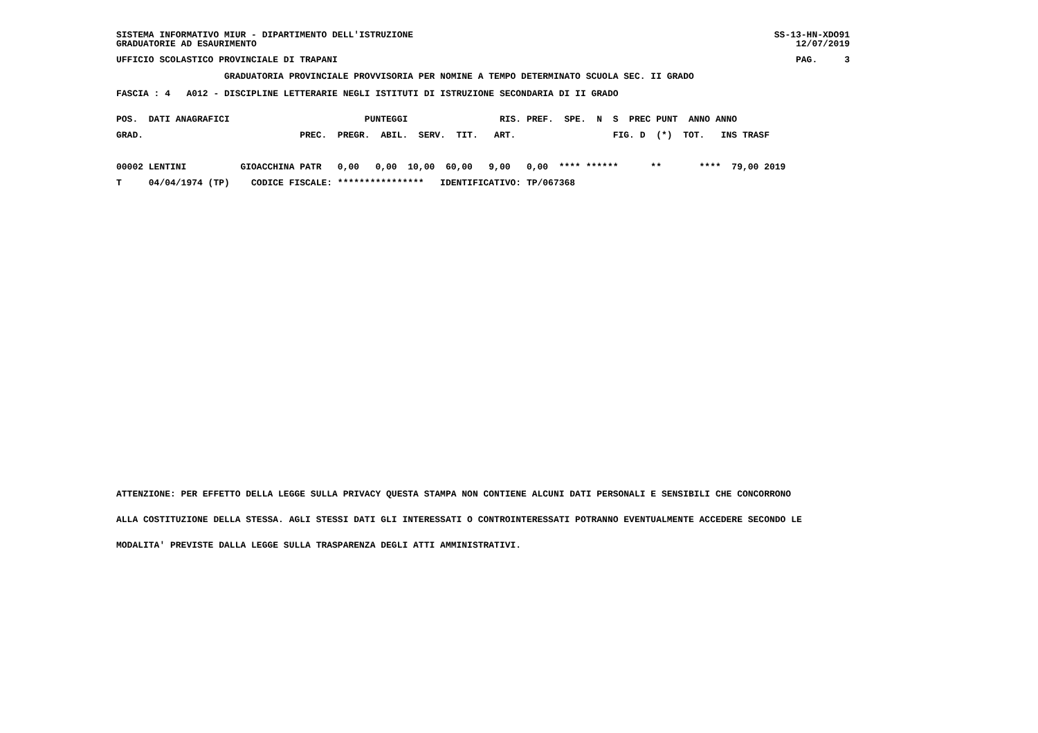SISTEMA INFORMATIVO MIUR - DIPARTIMENTO DELL'ISTRUZIONE
GRADUATORIE AD ESAURIMENTO
SS-13-HN-XDO91
12/07/2019
UFFICIO SCOLASTICO PROVINCIALE DI TRAPANI
PAG.     3
                    GRADUATORIA PROVINCIALE PROVVISORIA PER NOMINE A TEMPO DETERMINATO SCUOLA SEC. II GRADO
FASCIA : 4   A012 - DISCIPLINE LETTERARIE NEGLI ISTITUTI DI ISTRUZIONE SECONDARIA DI II GRADO
| POS. DATI ANAGRAFICI PUNTEGGI RIS. PREF. SPE. N S PREC PUNT ANNO ANNO |
| --- |
| GRAD. PREC. PREGR. ABIL. SERV. TIT. ART. FIG. D (*) TOT. INS TRASF |
| 00002 LENTINI GIOACCHINA PATR 0,00 0,00 10,00 60,00 9,00 0,00 **** ****** ** **** 79,00 2019 |
| T 04/04/1974 (TP) CODICE FISCALE: **************** IDENTIFICATIVO: TP/067368 |
ATTENZIONE: PER EFFETTO DELLA LEGGE SULLA PRIVACY QUESTA STAMPA NON CONTIENE ALCUNI DATI PERSONALI E SENSIBILI CHE CONCORRONO
ALLA COSTITUZIONE DELLA STESSA. AGLI STESSI DATI GLI INTERESSATI O CONTROINTERESSATI POTRANNO EVENTUALMENTE ACCEDERE SECONDO LE
MODALITA' PREVISTE DALLA LEGGE SULLA TRASPARENZA DEGLI ATTI AMMINISTRATIVI.